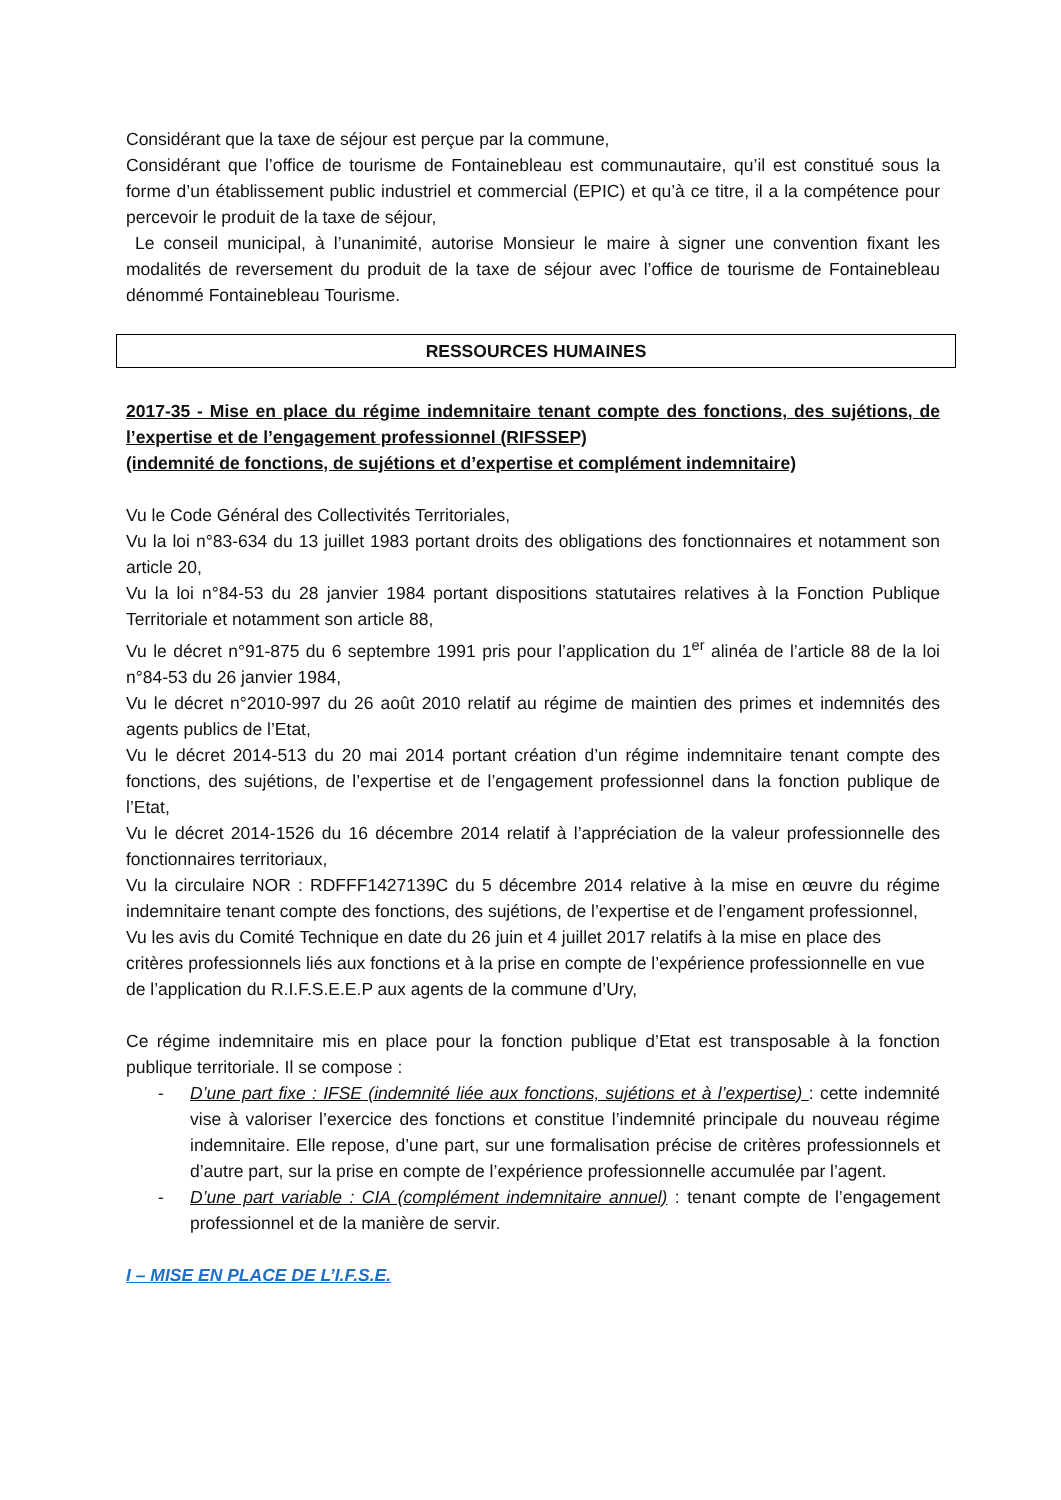Considérant que la taxe de séjour est perçue par la commune,
Considérant que l’office de tourisme de Fontainebleau est communautaire, qu’il est constitué sous la forme d’un établissement public industriel et commercial (EPIC) et qu’à ce titre, il a la compétence pour percevoir le produit de la taxe de séjour,
Le conseil municipal, à l’unanimité, autorise Monsieur le maire à signer une convention fixant les modalités de reversement du produit de la taxe de séjour avec l’office de tourisme de Fontainebleau dénommé Fontainebleau Tourisme.
RESSOURCES HUMAINES
2017-35 - Mise en place du régime indemnitaire tenant compte des fonctions, des sujétions, de l’expertise et de l’engagement professionnel (RIFSSEP)
(indemnité de fonctions, de sujétions et d’expertise et complément indemnitaire)
Vu le Code Général des Collectivités Territoriales,
Vu la loi n°83-634 du 13 juillet 1983 portant droits des obligations des fonctionnaires et notamment son article 20,
Vu la loi n°84-53 du 28 janvier 1984 portant dispositions statutaires relatives à la Fonction Publique Territoriale et notamment son article 88,
Vu le décret n°91-875 du 6 septembre 1991 pris pour l’application du 1<sup>er</sup> alinéa de l’article 88 de la loi n°84-53 du 26 janvier 1984,
Vu le décret n°2010-997 du 26 août 2010 relatif au régime de maintien des primes et indemnités des agents publics de l’Etat,
Vu le décret 2014-513 du 20 mai 2014 portant création d’un régime indemnitaire tenant compte des fonctions, des sujétions, de l’expertise et de l’engagement professionnel dans la fonction publique de l’Etat,
Vu le décret 2014-1526 du 16 décembre 2014 relatif à l’appréciation de la valeur professionnelle des fonctionnaires territoriaux,
Vu la circulaire NOR : RDFFF1427139C du 5 décembre 2014 relative à la mise en œuvre du régime indemnitaire tenant compte des fonctions, des sujétions, de l’expertise et de l’engament professionnel,
Vu les avis du Comité Technique en date du 26 juin et 4 juillet 2017 relatifs à la mise en place des critères professionnels liés aux fonctions et à la prise en compte de l’expérience professionnelle en vue de l’application du R.I.F.S.E.E.P aux agents de la commune d’Ury,
Ce régime indemnitaire mis en place pour la fonction publique d’Etat est transposable à la fonction publique territoriale. Il se compose :
- D’une part fixe : IFSE (indemnité liée aux fonctions, sujétions et à l’expertise) : cette indemnité vise à valoriser l’exercice des fonctions et constitue l’indemnité principale du nouveau régime indemnitaire. Elle repose, d’une part, sur une formalisation précise de critères professionnels et d’autre part, sur la prise en compte de l’expérience professionnelle accumulée par l’agent.
- D’une part variable : CIA (complément indemnitaire annuel) : tenant compte de l’engagement professionnel et de la manière de servir.
I – MISE EN PLACE DE L’I.F.S.E.